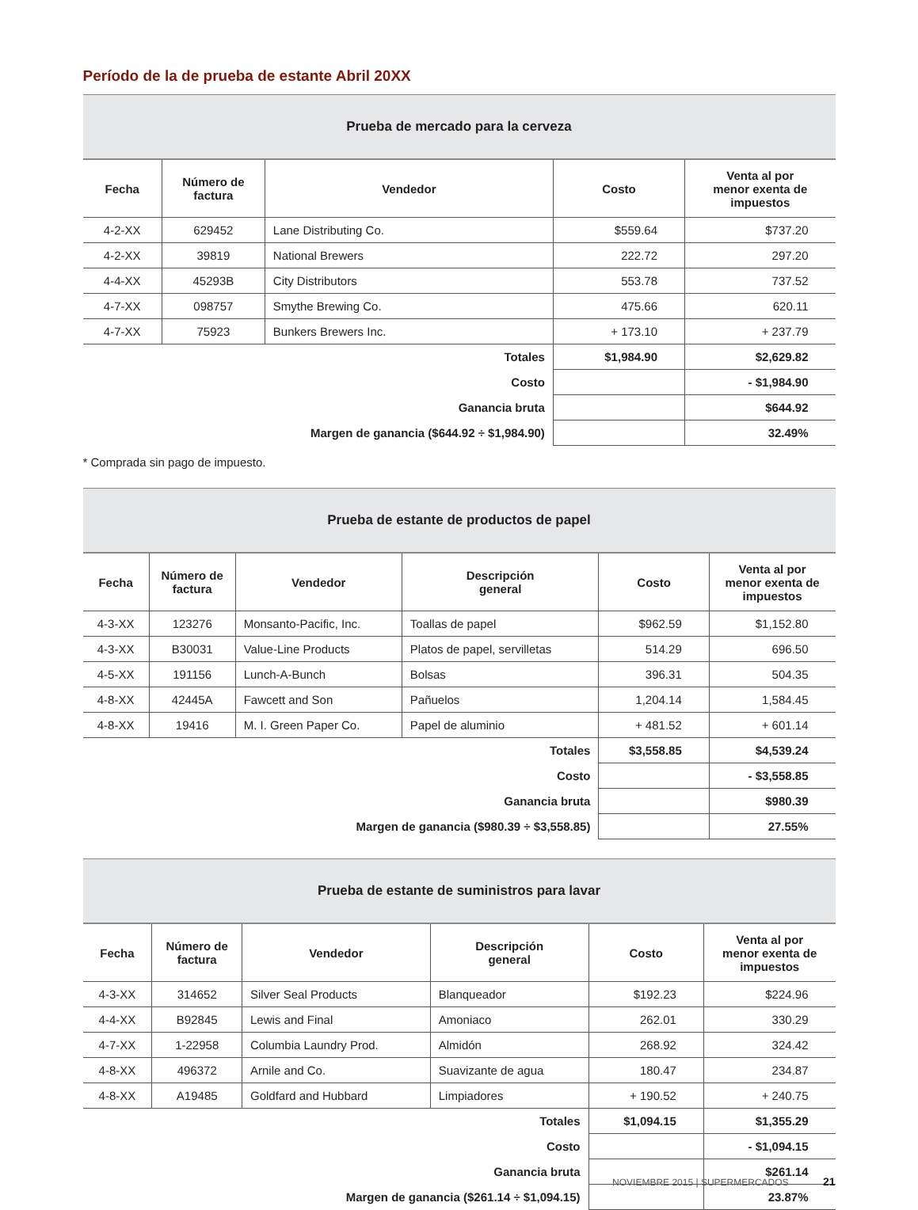Período de la de prueba de estante Abril 20XX
| Prueba de mercado para la cerveza | | | | |
| --- | --- | --- | --- | --- |
| Fecha | Número de factura | Vendedor | Costo | Venta al por menor exenta de impuestos |
| 4-2-XX | 629452 | Lane Distributing Co. | $559.64 | $737.20 |
| 4-2-XX | 39819 | National Brewers | 222.72 | 297.20 |
| 4-4-XX | 45293B | City Distributors | 553.78 | 737.52 |
| 4-7-XX | 098757 | Smythe Brewing Co. | 475.66 | 620.11 |
| 4-7-XX | 75923 | Bunkers Brewers Inc. | + 173.10 | + 237.79 |
| Totales | | | $1,984.90 | $2,629.82 |
| Costo | | | | - $1,984.90 |
| Ganancia bruta | | | | $644.92 |
| Margen de ganancia ($644.92 ÷ $1,984.90) | | | | 32.49% |
* Comprada sin pago de impuesto.
| Prueba de estante de productos de papel | | | | | |
| --- | --- | --- | --- | --- | --- |
| Fecha | Número de factura | Vendedor | Descripción general | Costo | Venta al por menor exenta de impuestos |
| 4-3-XX | 123276 | Monsanto-Pacific, Inc. | Toallas de papel | $962.59 | $1,152.80 |
| 4-3-XX | B30031 | Value-Line Products | Platos de papel, servilletas | 514.29 | 696.50 |
| 4-5-XX | 191156 | Lunch-A-Bunch | Bolsas | 396.31 | 504.35 |
| 4-8-XX | 42445A | Fawcett and Son | Pañuelos | 1,204.14 | 1,584.45 |
| 4-8-XX | 19416 | M. I. Green Paper Co. | Papel de aluminio | + 481.52 | + 601.14 |
| Totales | | | | $3,558.85 | $4,539.24 |
| Costo | | | | | - $3,558.85 |
| Ganancia bruta | | | | | $980.39 |
| Margen de ganancia ($980.39 ÷ $3,558.85) | | | | | 27.55% |
| Prueba de estante de suministros para lavar | | | | | |
| --- | --- | --- | --- | --- | --- |
| Fecha | Número de factura | Vendedor | Descripción general | Costo | Venta al por menor exenta de impuestos |
| 4-3-XX | 314652 | Silver Seal Products | Blanqueador | $192.23 | $224.96 |
| 4-4-XX | B92845 | Lewis and Final | Amoniaco | 262.01 | 330.29 |
| 4-7-XX | 1-22958 | Columbia Laundry Prod. | Almidón | 268.92 | 324.42 |
| 4-8-XX | 496372 | Arnile and Co. | Suavizante de agua | 180.47 | 234.87 |
| 4-8-XX | A19485 | Goldfard and Hubbard | Limpiadores | + 190.52 | + 240.75 |
| Totales | | | | $1,094.15 | $1,355.29 |
| Costo | | | | | - $1,094.15 |
| Ganancia bruta | | | | | $261.14 |
| Margen de ganancia ($261.14 ÷ $1,094.15) | | | | | 23.87% |
NOVIEMBRE 2015 | SUPERMERCADOS 21